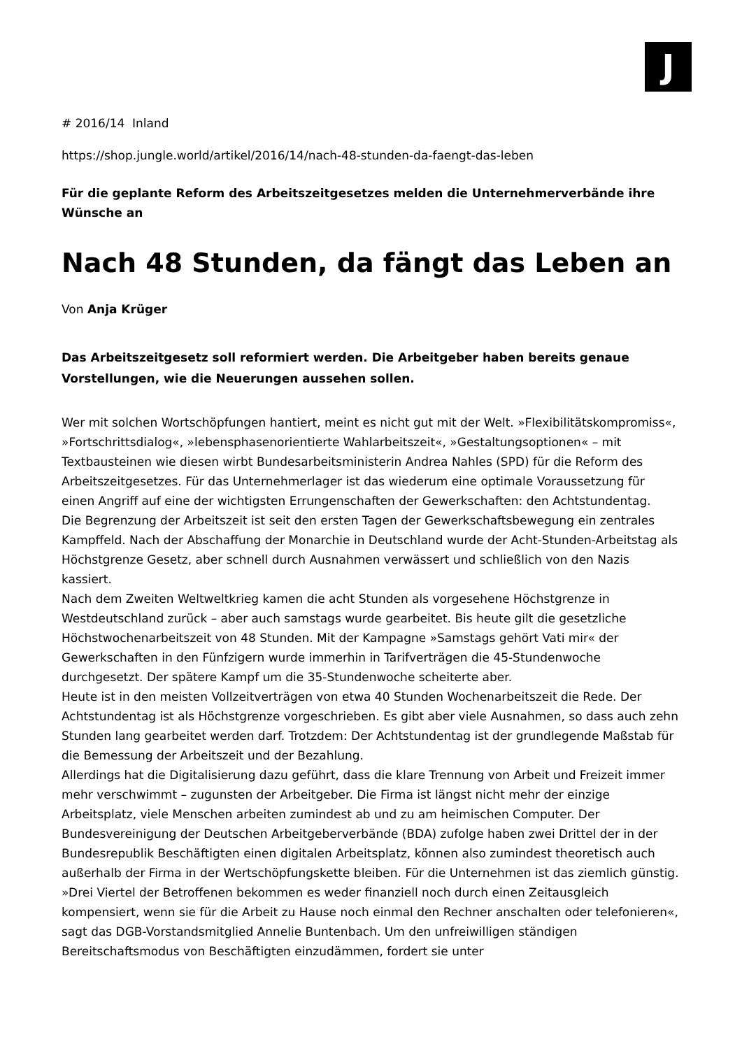J
# 2016/14 Inland
https://shop.jungle.world/artikel/2016/14/nach-48-stunden-da-faengt-das-leben
Für die geplante Reform des Arbeitszeitgesetzes melden die Unternehmerverbände ihre Wünsche an
Nach 48 Stunden, da fängt das Leben an
Von Anja Krüger
Das Arbeitszeitgesetz soll reformiert werden. Die Arbeitgeber haben bereits genaue Vorstellungen, wie die Neuerungen aussehen sollen.
Wer mit solchen Wortschöpfungen hantiert, meint es nicht gut mit der Welt. »Flexibilitätskompromiss«, »Fortschrittsdialog«, »lebensphasenorientierte Wahlarbeitszeit«, »Gestaltungsoptionen« – mit Textbausteinen wie diesen wirbt Bundesarbeitsministerin Andrea Nahles (SPD) für die Reform des Arbeitszeitgesetzes. Für das Unternehmerlager ist das wiederum eine optimale Voraussetzung für einen Angriff auf eine der wichtigsten Errungenschaften der Gewerkschaften: den Achtstundentag.
Die Begrenzung der Arbeitszeit ist seit den ersten Tagen der Gewerkschaftsbewegung ein zentrales Kampffeld. Nach der Abschaffung der Monarchie in Deutschland wurde der Acht-Stunden-Arbeitstag als Höchstgrenze Gesetz, aber schnell durch Ausnahmen verwässert und schließlich von den Nazis kassiert.
Nach dem Zweiten Weltweltkrieg kamen die acht Stunden als vorgesehene Höchstgrenze in Westdeutschland zurück – aber auch samstags wurde gearbeitet. Bis heute gilt die gesetzliche Höchstwochenarbeitszeit von 48 Stunden. Mit der Kampagne »Samstags gehört Vati mir« der Gewerkschaften in den Fünfzigern wurde immerhin in Tarifverträgen die 45-Stundenwoche durchgesetzt. Der spätere Kampf um die 35-Stundenwoche scheiterte aber.
Heute ist in den meisten Vollzeitverträgen von etwa 40 Stunden Wochenarbeitszeit die Rede. Der Achtstundentag ist als Höchstgrenze vorgeschrieben. Es gibt aber viele Ausnahmen, so dass auch zehn Stunden lang gearbeitet werden darf. Trotzdem: Der Achtstundentag ist der grundlegende Maßstab für die Bemessung der Arbeitszeit und der Bezahlung.
Allerdings hat die Digitalisierung dazu geführt, dass die klare Trennung von Arbeit und Freizeit immer mehr verschwimmt – zugunsten der Arbeitgeber. Die Firma ist längst nicht mehr der einzige Arbeitsplatz, viele Menschen arbeiten zumindest ab und zu am heimischen Computer. Der Bundesvereinigung der Deutschen Arbeitgeberverbände (BDA) zufolge haben zwei Drittel der in der Bundesrepublik Beschäftigten einen digitalen Arbeitsplatz, können also zumindest theoretisch auch außerhalb der Firma in der Wertschöpfungskette bleiben. Für die Unternehmen ist das ziemlich günstig. »Drei Viertel der Betroffenen bekommen es weder finanziell noch durch einen Zeitausgleich kompensiert, wenn sie für die Arbeit zu Hause noch einmal den Rechner anschalten oder telefonieren«, sagt das DGB-Vorstandsmitglied Annelie Buntenbach. Um den unfreiwilligen ständigen Bereitschaftsmodus von Beschäftigten einzudämmen, fordert sie unter